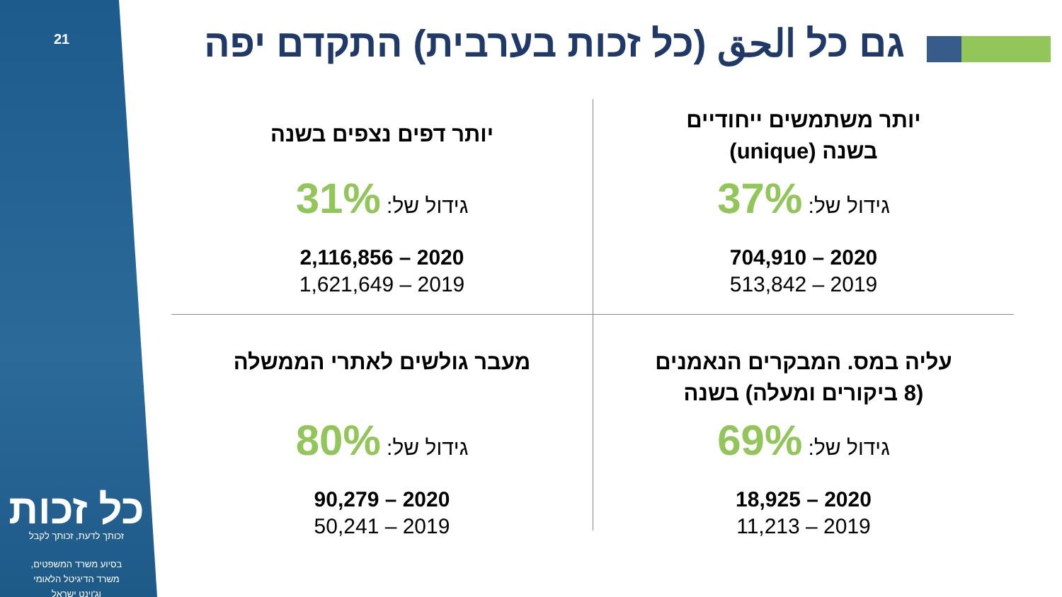21
כל זכות
זכותך לדעת, זכותך לקבל
בסיוע משרד המשפטים,
משרד הדיגיטל הלאומי
וג'וינט ישראל
גם כל الحق (כל זכות בערבית) התקדם יפה
יותר משתמשים ייחודיים
בשנה (unique)
גידול של: 37%
2020 – 704,910
2019 – 513,842
יותר דפים נצפים בשנה
גידול של: 31%
2020 – 2,116,856
2019 – 1,621,649
עליה במס. המבקרים הנאמנים
(8 ביקורים ומעלה) בשנה
גידול של: 69%
2020 – 18,925
2019 – 11,213
מעבר גולשים לאתרי הממשלה
גידול של: 80%
2020 – 90,279
2019 – 50,241